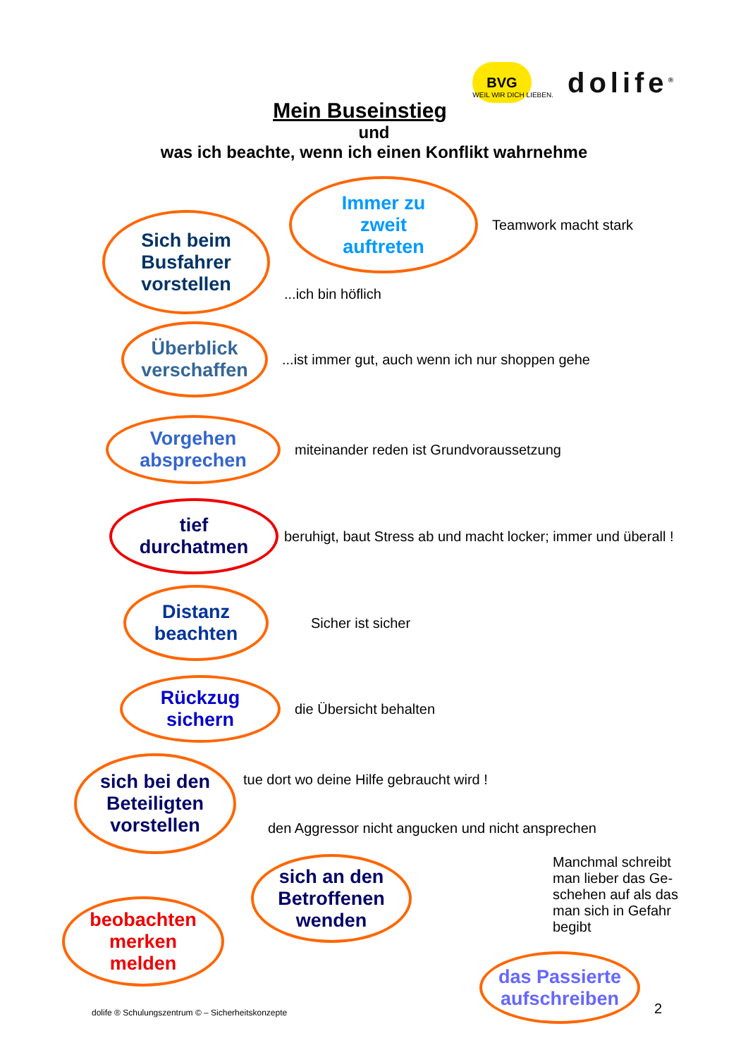BVG
WEIL WIR DICH LIEBEN.
dolife<sup>®</sup>
Mein Buseinstieg
und
was ich beachte, wenn ich einen Konflikt wahrnehme
Immer zu
zweit
auftreten
Teamwork macht stark
Sich beim
Busfahrer
vorstellen
...ich bin höflich
Überblick
verschaffen
...ist immer gut, auch wenn ich nur shoppen gehe
Vorgehen
absprechen
miteinander reden ist Grundvoraussetzung
tief
durchatmen
beruhigt, baut Stress ab und macht locker; immer und überall !
Distanz
beachten
Sicher ist sicher
Rückzug
sichern
die Übersicht behalten
sich bei den
Beteiligten
vorstellen
tue dort wo deine Hilfe gebraucht wird !
den Aggressor nicht angucken und nicht ansprechen
beobachten
merken
melden
sich an den
Betroffenen
wenden
Manchmal schreibt man lieber das Ge-schehen auf als das man sich in Gefahr begibt
dolife ® Schulungszentrum © – Sicherheitskonzepte
das Passierte
aufschreiben
2